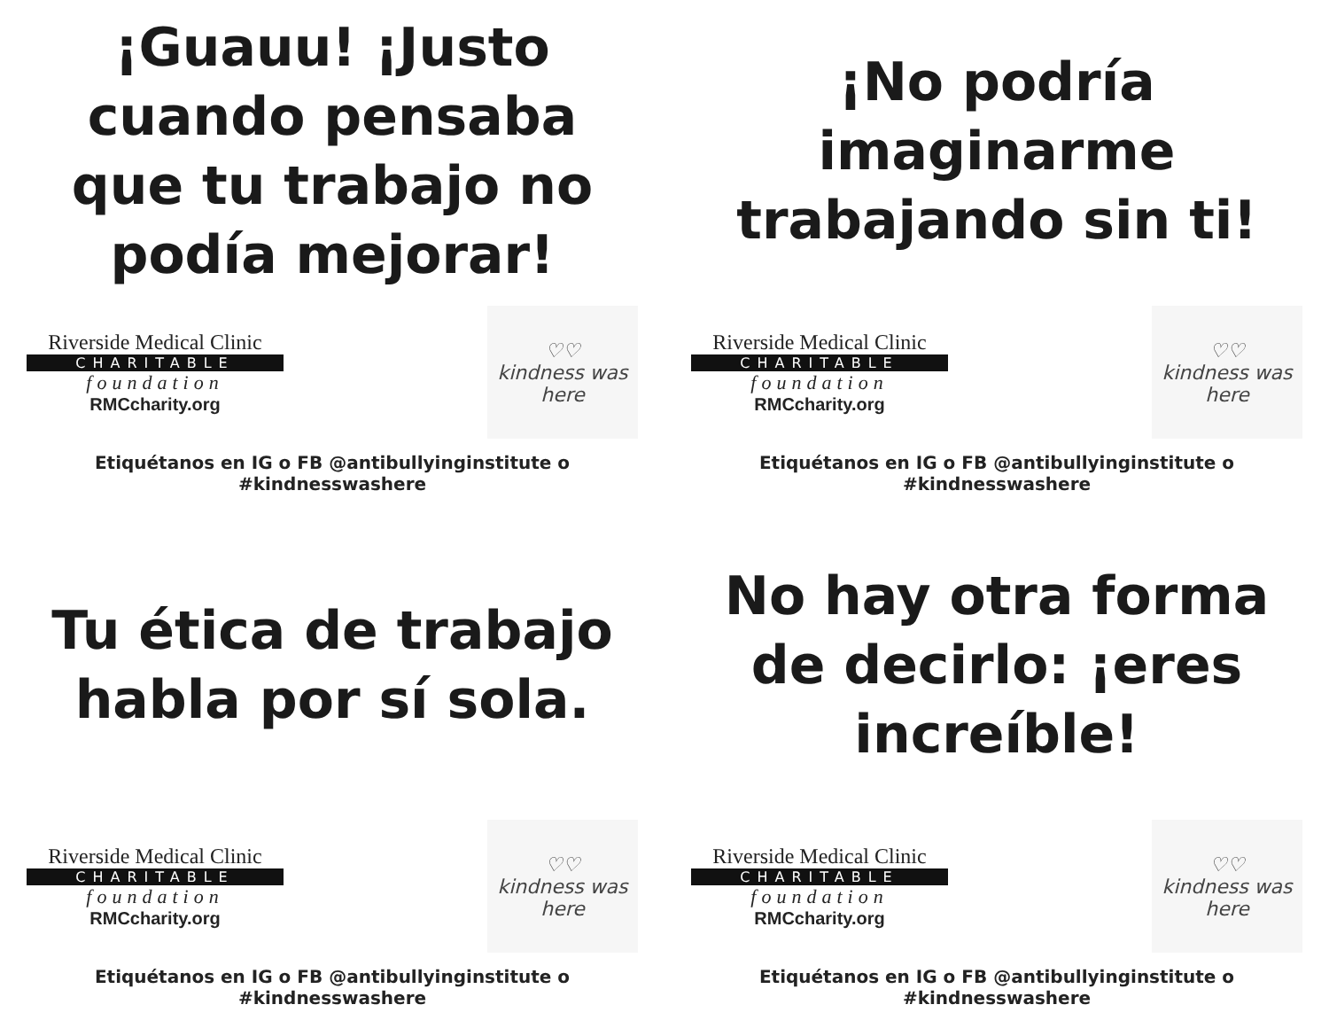¡Guauu! ¡Justo cuando pensaba que tu trabajo no podía mejorar!
Riverside Medical Clinic
CHARITABLE
foundation
RMCcharity.org
♡♡
kindness was here
Etiquétanos en IG o FB @antibullyinginstitute o #kindnesswashere
¡No podría imaginarme trabajando sin ti!
Riverside Medical Clinic
CHARITABLE
foundation
RMCcharity.org
♡♡
kindness was here
Etiquétanos en IG o FB @antibullyinginstitute o #kindnesswashere
Tu ética de trabajo habla por sí sola.
Riverside Medical Clinic
CHARITABLE
foundation
RMCcharity.org
♡♡
kindness was here
Etiquétanos en IG o FB @antibullyinginstitute o #kindnesswashere
No hay otra forma de decirlo: ¡eres increíble!
Riverside Medical Clinic
CHARITABLE
foundation
RMCcharity.org
♡♡
kindness was here
Etiquétanos en IG o FB @antibullyinginstitute o #kindnesswashere